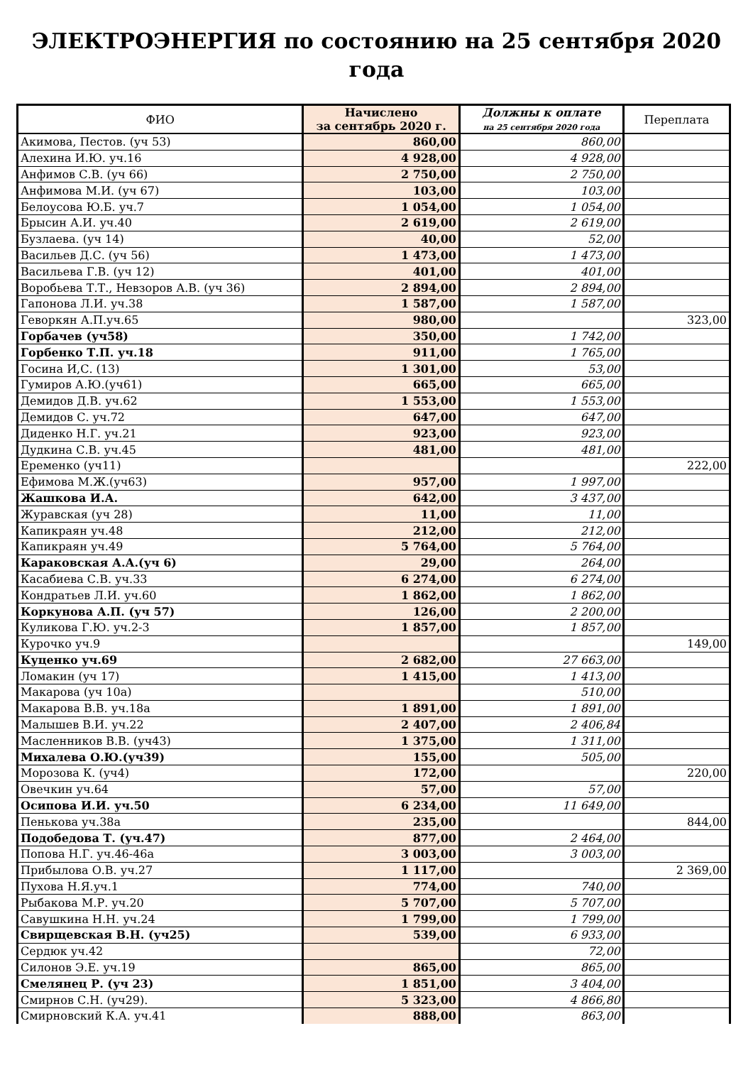ЭЛЕКТРОЭНЕРГИЯ по состоянию на 25 сентября 2020 года
| ФИО | Начислено за сентябрь 2020 г. | Должны к оплате на 25 сентября 2020 года | Переплата |
| --- | --- | --- | --- |
| Акимова, Пестов. (уч 53) | 860,00 | 860,00 | |
| Алехина И.Ю. уч.16 | 4 928,00 | 4 928,00 | |
| Анфимов С.В. (уч 66) | 2 750,00 | 2 750,00 | |
| Анфимова М.И. (уч 67) | 103,00 | 103,00 | |
| Белоусова Ю.Б. уч.7 | 1 054,00 | 1 054,00 | |
| Брысин А.И. уч.40 | 2 619,00 | 2 619,00 | |
| Бузлаева. (уч 14) | 40,00 | 52,00 | |
| Васильев Д.С. (уч 56) | 1 473,00 | 1 473,00 | |
| Васильева Г.В. (уч 12) | 401,00 | 401,00 | |
| Воробьева Т.Т., Невзоров А.В. (уч 36) | 2 894,00 | 2 894,00 | |
| Гапонова Л.И. уч.38 | 1 587,00 | 1 587,00 | |
| Геворкян А.П.уч.65 | 980,00 | | 323,00 |
| Горбачев (уч58) | 350,00 | 1 742,00 | |
| Горбенко Т.П. уч.18 | 911,00 | 1 765,00 | |
| Госина И,С. (13) | 1 301,00 | 53,00 | |
| Гумиров А.Ю.(уч61) | 665,00 | 665,00 | |
| Демидов Д.В. уч.62 | 1 553,00 | 1 553,00 | |
| Демидов С. уч.72 | 647,00 | 647,00 | |
| Диденко Н.Г. уч.21 | 923,00 | 923,00 | |
| Дудкина С.В. уч.45 | 481,00 | 481,00 | |
| Еременко (уч11) | | | 222,00 |
| Ефимова М.Ж.(уч63) | 957,00 | 1 997,00 | |
| Жашкова И.А. | 642,00 | 3 437,00 | |
| Журавская (уч 28) | 11,00 | 11,00 | |
| Капикраян уч.48 | 212,00 | 212,00 | |
| Капикраян уч.49 | 5 764,00 | 5 764,00 | |
| Караковская А.А.(уч 6) | 29,00 | 264,00 | |
| Касабиева С.В. уч.33 | 6 274,00 | 6 274,00 | |
| Кондратьев Л.И. уч.60 | 1 862,00 | 1 862,00 | |
| Коркунова А.П. (уч 57) | 126,00 | 2 200,00 | |
| Куликова Г.Ю. уч.2-3 | 1 857,00 | 1 857,00 | |
| Курочко уч.9 | | | 149,00 |
| Куценко уч.69 | 2 682,00 | 27 663,00 | |
| Ломакин (уч 17) | 1 415,00 | 1 413,00 | |
| Макарова (уч 10а) | | 510,00 | |
| Макарова В.В. уч.18а | 1 891,00 | 1 891,00 | |
| Малышев В.И. уч.22 | 2 407,00 | 2 406,84 | |
| Масленников В.В. (уч43) | 1 375,00 | 1 311,00 | |
| Михалева О.Ю.(уч39) | 155,00 | 505,00 | |
| Морозова К. (уч4) | 172,00 | | 220,00 |
| Овечкин уч.64 | 57,00 | 57,00 | |
| Осипова И.И. уч.50 | 6 234,00 | 11 649,00 | |
| Пенькова уч.38а | 235,00 | | 844,00 |
| Подобедова Т. (уч.47) | 877,00 | 2 464,00 | |
| Попова Н.Г. уч.46-46а | 3 003,00 | 3 003,00 | |
| Прибылова О.В. уч.27 | 1 117,00 | | 2 369,00 |
| Пухова Н.Я.уч.1 | 774,00 | 740,00 | |
| Рыбакова М.Р. уч.20 | 5 707,00 | 5 707,00 | |
| Савушкина Н.Н. уч.24 | 1 799,00 | 1 799,00 | |
| Свирщевская В.Н. (уч25) | 539,00 | 6 933,00 | |
| Сердюк уч.42 | | 72,00 | |
| Силонов Э.Е. уч.19 | 865,00 | 865,00 | |
| Смелянец Р. (уч 23) | 1 851,00 | 3 404,00 | |
| Смирнов С.Н. (уч29). | 5 323,00 | 4 866,80 | |
| Смирновский К.А. уч.41 | 888,00 | 863,00 | |